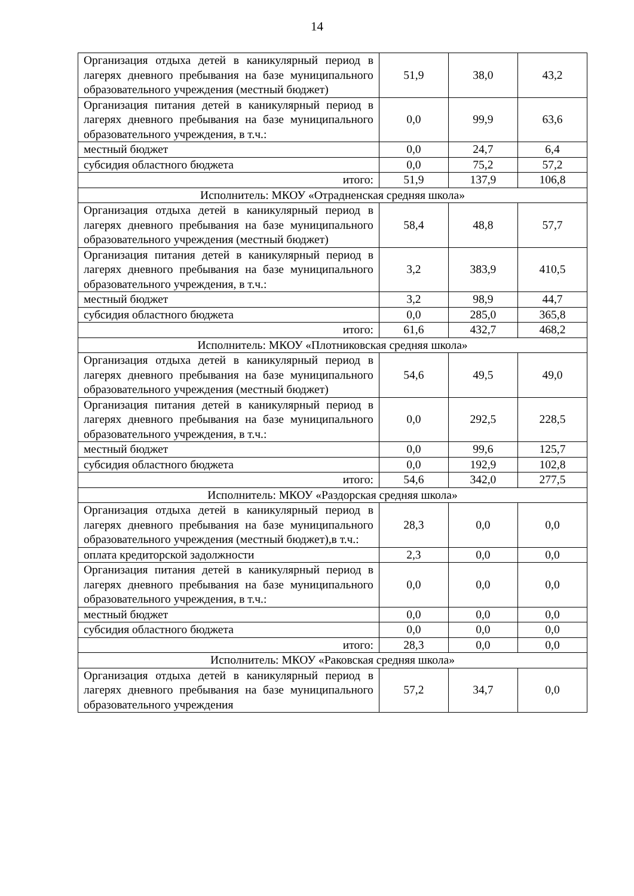14
| Организация отдыха детей в каникулярный период в лагерях дневного пребывания на базе муниципального образовательного учреждения (местный бюджет) | 51,9 | 38,0 | 43,2 |
| Организация питания детей в каникулярный период в лагерях дневного пребывания на базе муниципального образовательного учреждения, в т.ч.: | 0,0 | 99,9 | 63,6 |
| местный бюджет | 0,0 | 24,7 | 6,4 |
| субсидия областного бюджета | 0,0 | 75,2 | 57,2 |
| итого: | 51,9 | 137,9 | 106,8 |
| Исполнитель: МКОУ «Отрадненская средняя школа» | | | |
| Организация отдыха детей в каникулярный период в лагерях дневного пребывания на базе муниципального образовательного учреждения (местный бюджет) | 58,4 | 48,8 | 57,7 |
| Организация питания детей в каникулярный период в лагерях дневного пребывания на базе муниципального образовательного учреждения, в т.ч.: | 3,2 | 383,9 | 410,5 |
| местный бюджет | 3,2 | 98,9 | 44,7 |
| субсидия областного бюджета | 0,0 | 285,0 | 365,8 |
| итого: | 61,6 | 432,7 | 468,2 |
| Исполнитель: МКОУ «Плотниковская средняя школа» | | | |
| Организация отдыха детей в каникулярный период в лагерях дневного пребывания на базе муниципального образовательного учреждения (местный бюджет) | 54,6 | 49,5 | 49,0 |
| Организация питания детей в каникулярный период в лагерях дневного пребывания на базе муниципального образовательного учреждения, в т.ч.: | 0,0 | 292,5 | 228,5 |
| местный бюджет | 0,0 | 99,6 | 125,7 |
| субсидия областного бюджета | 0,0 | 192,9 | 102,8 |
| итого: | 54,6 | 342,0 | 277,5 |
| Исполнитель: МКОУ «Раздорская средняя школа» | | | |
| Организация отдыха детей в каникулярный период в лагерях дневного пребывания на базе муниципального образовательного учреждения (местный бюджет),в т.ч.: | 28,3 | 0,0 | 0,0 |
| оплата кредиторской задолжности | 2,3 | 0,0 | 0,0 |
| Организация питания детей в каникулярный период в лагерях дневного пребывания на базе муниципального образовательного учреждения, в т.ч.: | 0,0 | 0,0 | 0,0 |
| местный бюджет | 0,0 | 0,0 | 0,0 |
| субсидия областного бюджета | 0,0 | 0,0 | 0,0 |
| итого: | 28,3 | 0,0 | 0,0 |
| Исполнитель: МКОУ «Раковская средняя школа» | | | |
| Организация отдыха детей в каникулярный период в лагерях дневного пребывания на базе муниципального образовательного учреждения | 57,2 | 34,7 | 0,0 |